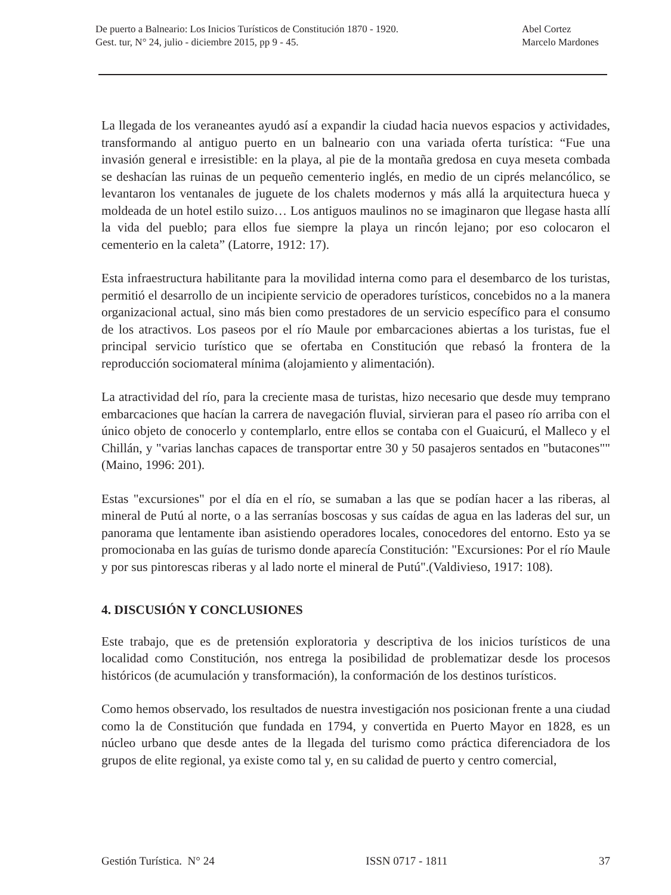De puerto a Balneario: Los Inicios Turísticos de Constitución 1870 - 1920. Abel Cortez
Gest. tur, N° 24, julio - diciembre 2015, pp 9 - 45. Marcelo Mardones
La llegada de los veraneantes ayudó así a expandir la ciudad hacia nuevos espacios y actividades, transformando al antiguo puerto en un balneario con una variada oferta turística: “Fue una invasión general e irresistible: en la playa, al pie de la montaña gredosa en cuya meseta combada se deshacían las ruinas de un pequeño cementerio inglés, en medio de un ciprés melancólico, se levantaron los ventanales de juguete de los chalets modernos y más allá la arquitectura hueca y moldeada de un hotel estilo suizo… Los antiguos maulinos no se imaginaron que llegase hasta allí la vida del pueblo; para ellos fue siempre la playa un rincón lejano; por eso colocaron el cementerio en la caleta” (Latorre, 1912: 17).
Esta infraestructura habilitante para la movilidad interna como para el desembarco de los turistas, permitió el desarrollo de un incipiente servicio de operadores turísticos, concebidos no a la manera organizacional actual, sino más bien como prestadores de un servicio específico para el consumo de los atractivos. Los paseos por el río Maule por embarcaciones abiertas a los turistas, fue el principal servicio turístico que se ofertaba en Constitución que rebasó la frontera de la reproducción sociomateral mínima (alojamiento y alimentación).
La atractividad del río, para la creciente masa de turistas, hizo necesario que desde muy temprano embarcaciones que hacían la carrera de navegación fluvial, sirvieran para el paseo río arriba con el único objeto de conocerlo y contemplarlo, entre ellos se contaba con el Guaicurú, el Malleco y el Chillán, y "varias lanchas capaces de transportar entre 30 y 50 pasajeros sentados en "butacones"" (Maino, 1996: 201).
Estas "excursiones" por el día en el río, se sumaban a las que se podían hacer a las riberas, al mineral de Putú al norte, o a las serranías boscosas y sus caídas de agua en las laderas del sur, un panorama que lentamente iban asistiendo operadores locales, conocedores del entorno. Esto ya se promocionaba en las guías de turismo donde aparecía Constitución: "Excursiones: Por el río Maule y por sus pintorescas riberas y al lado norte el mineral de Putú".(Valdivieso, 1917: 108).
4. DISCUSIÓN Y CONCLUSIONES
Este trabajo, que es de pretensión exploratoria y descriptiva de los inicios turísticos de una localidad como Constitución, nos entrega la posibilidad de problematizar desde los procesos históricos (de acumulación y transformación), la conformación de los destinos turísticos.
Como hemos observado, los resultados de nuestra investigación nos posicionan frente a una ciudad como la de Constitución que fundada en 1794, y convertida en Puerto Mayor en 1828, es un núcleo urbano que desde antes de la llegada del turismo como práctica diferenciadora de los grupos de elite regional, ya existe como tal y, en su calidad de puerto y centro comercial,
Gestión Turística. N° 24 ISSN 0717 - 1811 37